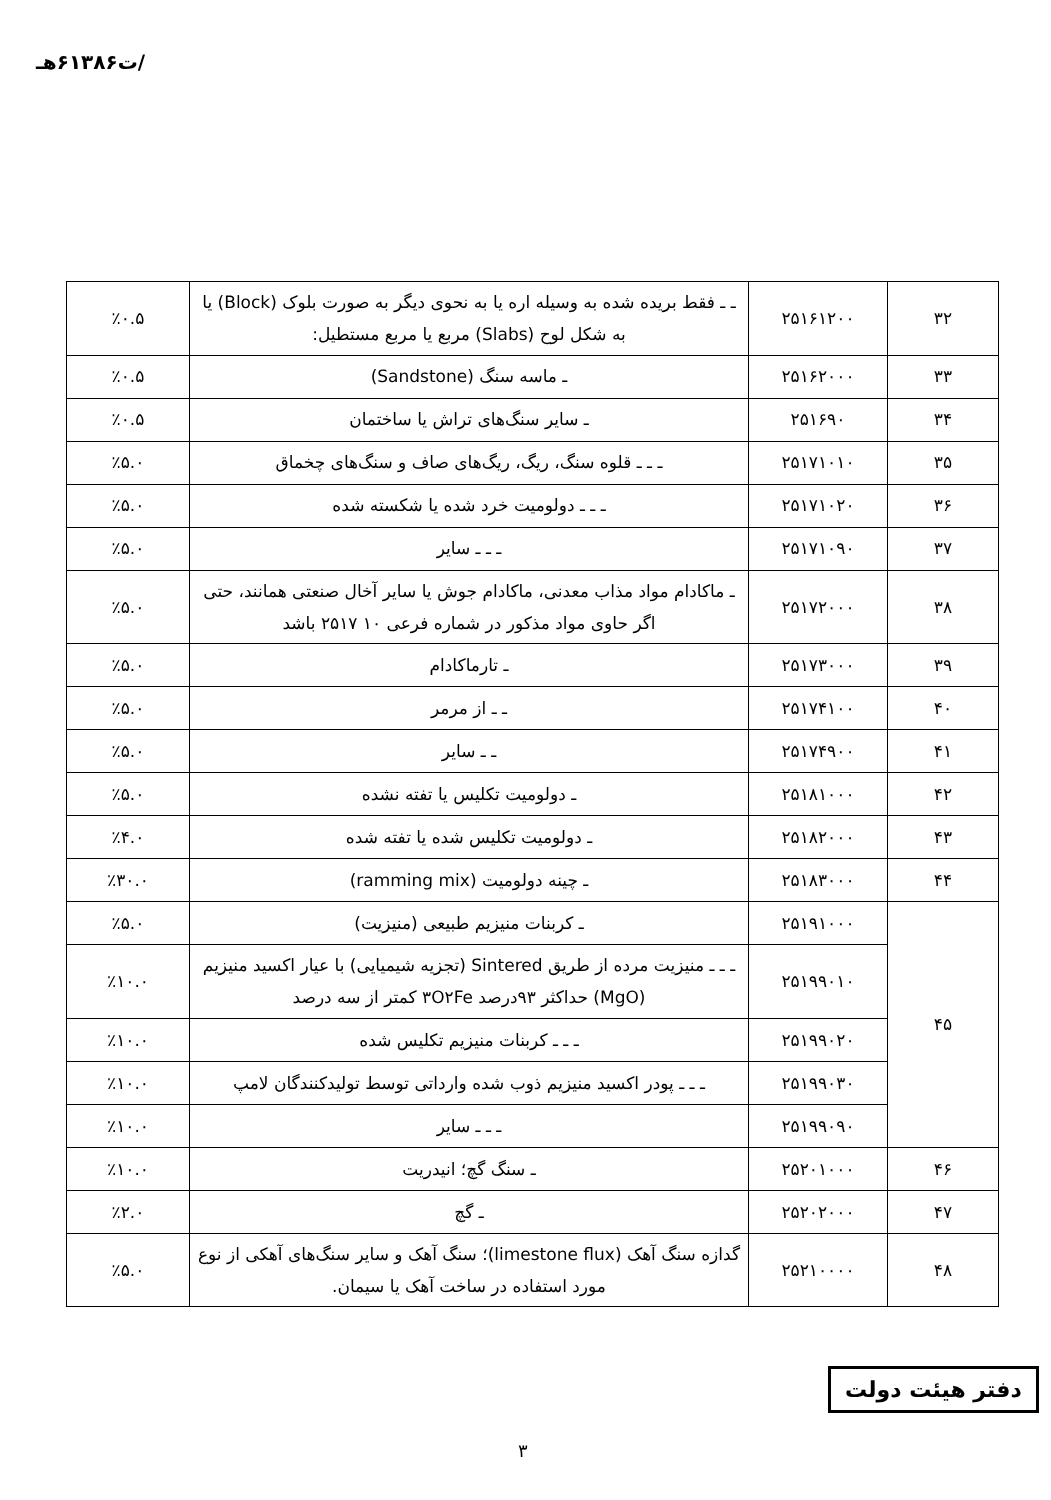/ت۶۱۳۸۶هـ
| ۳۲ | ۲۵۱۶۱۲۰۰ | ـ ـ فقط بریده شده به وسیله اره یا به نحوی دیگر به صورت بلوک (Block) یا به شکل لوح (Slabs) مربع یا مربع مستطیل: | ٪۰.۵ |
| ۳۳ | ۲۵۱۶۲۰۰۰ | ـ ماسه سنگ (Sandstone) | ٪۰.۵ |
| ۳۴ | ۲۵۱۶۹۰ | ـ سایر سنگ‌های تراش یا ساختمان | ٪۰.۵ |
| ۳۵ | ۲۵۱۷۱۰۱۰ | ـ ـ ـ قلوه سنگ، ریگ، ریگ‌های صاف و سنگ‌های چخماق | ٪۵.۰ |
| ۳۶ | ۲۵۱۷۱۰۲۰ | ـ ـ ـ دولومیت خرد شده یا شکسته شده | ٪۵.۰ |
| ۳۷ | ۲۵۱۷۱۰۹۰ | ـ ـ ـ سایر | ٪۵.۰ |
| ۳۸ | ۲۵۱۷۲۰۰۰ | ـ ماکادام مواد مذاب معدنی، ماکادام جوش یا سایر آخال صنعتی همانند، حتی اگر حاوی مواد مذکور در شماره فرعی ۱۰ ۲۵۱۷ باشد | ٪۵.۰ |
| ۳۹ | ۲۵۱۷۳۰۰۰ | ـ تارماکادام | ٪۵.۰ |
| ۴۰ | ۲۵۱۷۴۱۰۰ | ـ ـ از مرمر | ٪۵.۰ |
| ۴۱ | ۲۵۱۷۴۹۰۰ | ـ ـ سایر | ٪۵.۰ |
| ۴۲ | ۲۵۱۸۱۰۰۰ | ـ دولومیت تکلیس یا تفته نشده | ٪۵.۰ |
| ۴۳ | ۲۵۱۸۲۰۰۰ | ـ دولومیت تکلیس شده یا تفته شده | ٪۴.۰ |
| ۴۴ | ۲۵۱۸۳۰۰۰ | ـ چینه دولومیت (ramming mix) | ٪۳۰.۰ |
| ۴۵ | ۲۵۱۹۱۰۰۰ | ـ کربنات منیزیم طبیعی (منیزیت) | ٪۵.۰ |
| | ۲۵۱۹۹۰۱۰ | ـ ـ ـ منیزیت مرده از طریق Sintered (تجزیه شیمیایی) با عیار اکسید منیزیم (MgO) حداکثر ۹۳درصد ۳O۲Fe کمتر از سه درصد | ٪۱۰.۰ |
| | ۲۵۱۹۹۰۲۰ | ـ ـ ـ کربنات منیزیم تکلیس شده | ٪۱۰.۰ |
| | ۲۵۱۹۹۰۳۰ | ـ ـ ـ پودر اکسید منیزیم ذوب شده وارداتی توسط تولیدکنندگان لامپ | ٪۱۰.۰ |
| | ۲۵۱۹۹۰۹۰ | ـ ـ ـ سایر | ٪۱۰.۰ |
| ۴۶ | ۲۵۲۰۱۰۰۰ | ـ سنگ گچ؛ انیدریت | ٪۱۰.۰ |
| ۴۷ | ۲۵۲۰۲۰۰۰ | ـ گچ | ٪۲.۰ |
| ۴۸ | ۲۵۲۱۰۰۰۰ | گدازه سنگ آهک (limestone flux)؛ سنگ آهک و سایر سنگ‌های آهکی از نوع مورد استفاده در ساخت آهک یا سیمان. | ٪۵.۰ |
دفتر هیئت دولت
۳